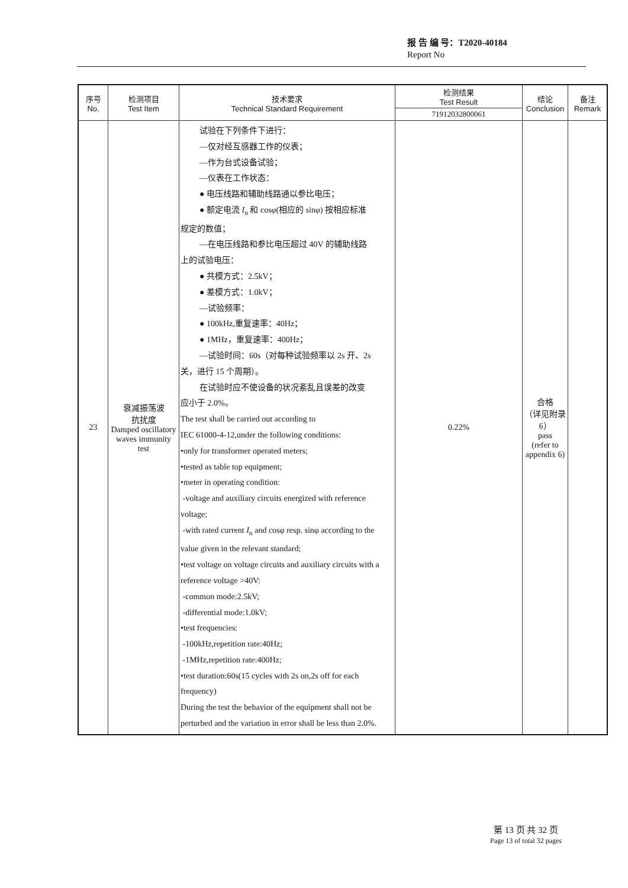报 告 编 号：T2020-40184
Report No
| 序号 No. | 检测项目 Test Item | 技术要求 Technical Standard Requirement | 检测结果 Test Result | 结论 Conclusion | 备注 Remark |
| --- | --- | --- | --- | --- | --- |
| | | | 71912032800061 | | |
| 23 | 衰减振荡波 抗扰度 Damped oscillatory waves immunity test | 试验在下列条件下进行： —仅对经互感器工作的仪表； —作为台式设备试验； —仪表在工作状态： ● 电压线路和辅助线路通以参比电压； ● 额定电流 I<sub>n</sub> 和 cos φ (相应的 sin φ ) 按相应标准 规定的数值； —在电压线路和参比电压超过 40V 的辅助线路 上的试验电压： ● 共模方式：2.5kV； ● 差模方式：1.0kV； —试验频率： ● 100kHz,重复速率：40Hz； ● 1MHz，重复速率：400Hz； —试验时间：60s（对每种试验频率以 2s 开、2s 关，进行 15 个周期）。 在试验时应不使设备的状况紊乱且误差的改变 应小于 2.0%。 The test shall be carried out according to IEC 61000-4-12,under the following conditions: •only for transformer operated meters; •tested as table top equipment; •meter in operating condition: -voltage and auxiliary circuits energized with reference voltage; -with rated current I<sub>n</sub> and cosφ resp. sinφ according to the value given in the relevant standard; •test voltage on voltage circuits and auxiliary circuits with a reference voltage >40V: -common mode:2.5kV; -differential mode:1.0kV; •test frequencies: -100kHz,repetition rate:40Hz; -1MHz,repetition rate:400Hz; •test duration:60s(15 cycles with 2s on,2s off for each frequency) During the test the behavior of the equipment shall not be perturbed and the variation in error shall be less than 2.0%. | 0.22% | 合格 （详见附录 6） pass (refer to appendix 6) | |
第 13 页 共 32 页
Page 13 of total 32 pages